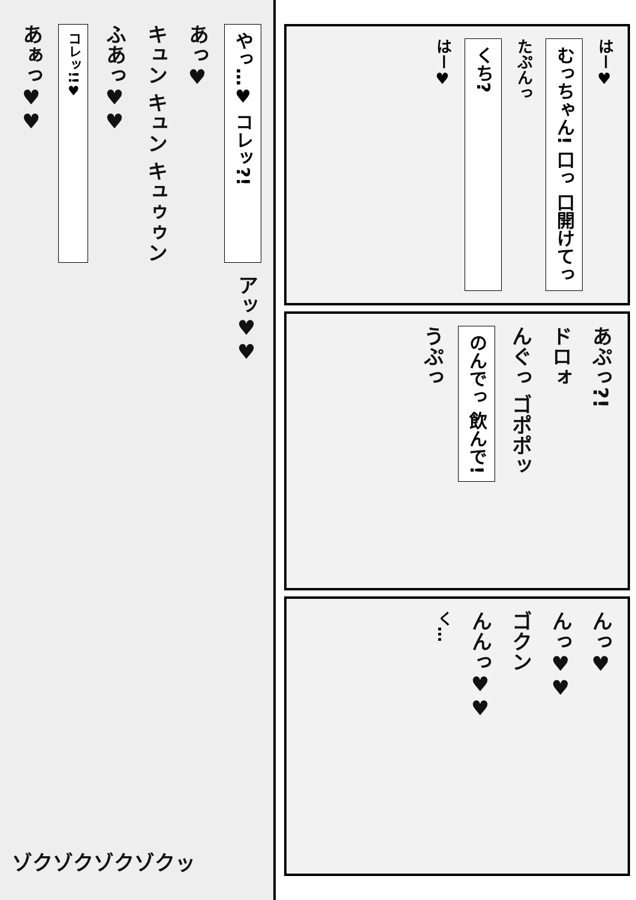やっ…♥ コレッ?!
あっ♥
キュン キュン キュゥゥン
ふあっ♥♥
コレッ!!♥
あぁっ♥♥
アッ♥♥
ゾクゾクゾクゾクッ
はー♥
むっちゃん! 口っ 口開けてっ
たぷんっ
くち?
はー♥
あぷっ?!
ドロォ
んぐっ ゴポポッ
のんでっ 飲んで!
うぷっ
んっ♥
んっ♥♥
ゴクン
んんっ♥♥
く…